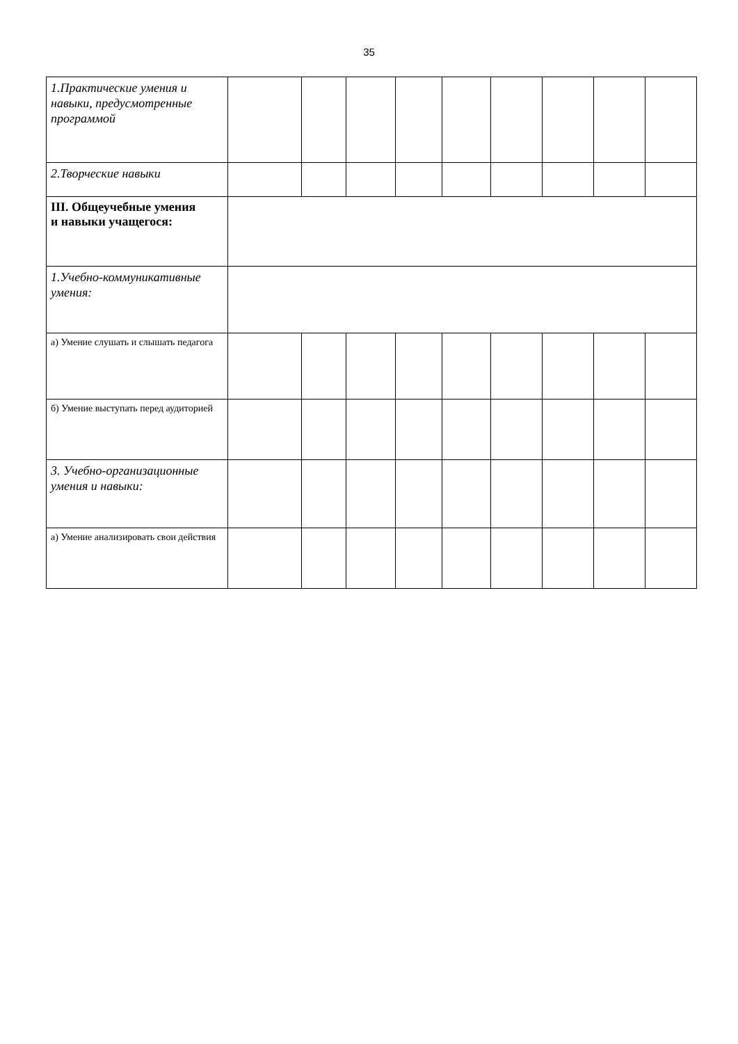35
| 1.Практические умения и навыки, предусмотренные программой | | | | | | | | | |
| 2.Творческие навыки | | | | | | | | | |
| III. Общеучебные умения и навыки учащегося: | | | | | | | | | |
| 1.Учебно-коммуникативные умения: | | | | | | | | | |
| а) Умение слушать и слышать педагога | | | | | | | | | |
| б) Умение выступать перед аудиторией | | | | | | | | | |
| 3. Учебно-организационные умения и навыки: | | | | | | | | | |
| а) Умение анализировать свои действия | | | | | | | | | |